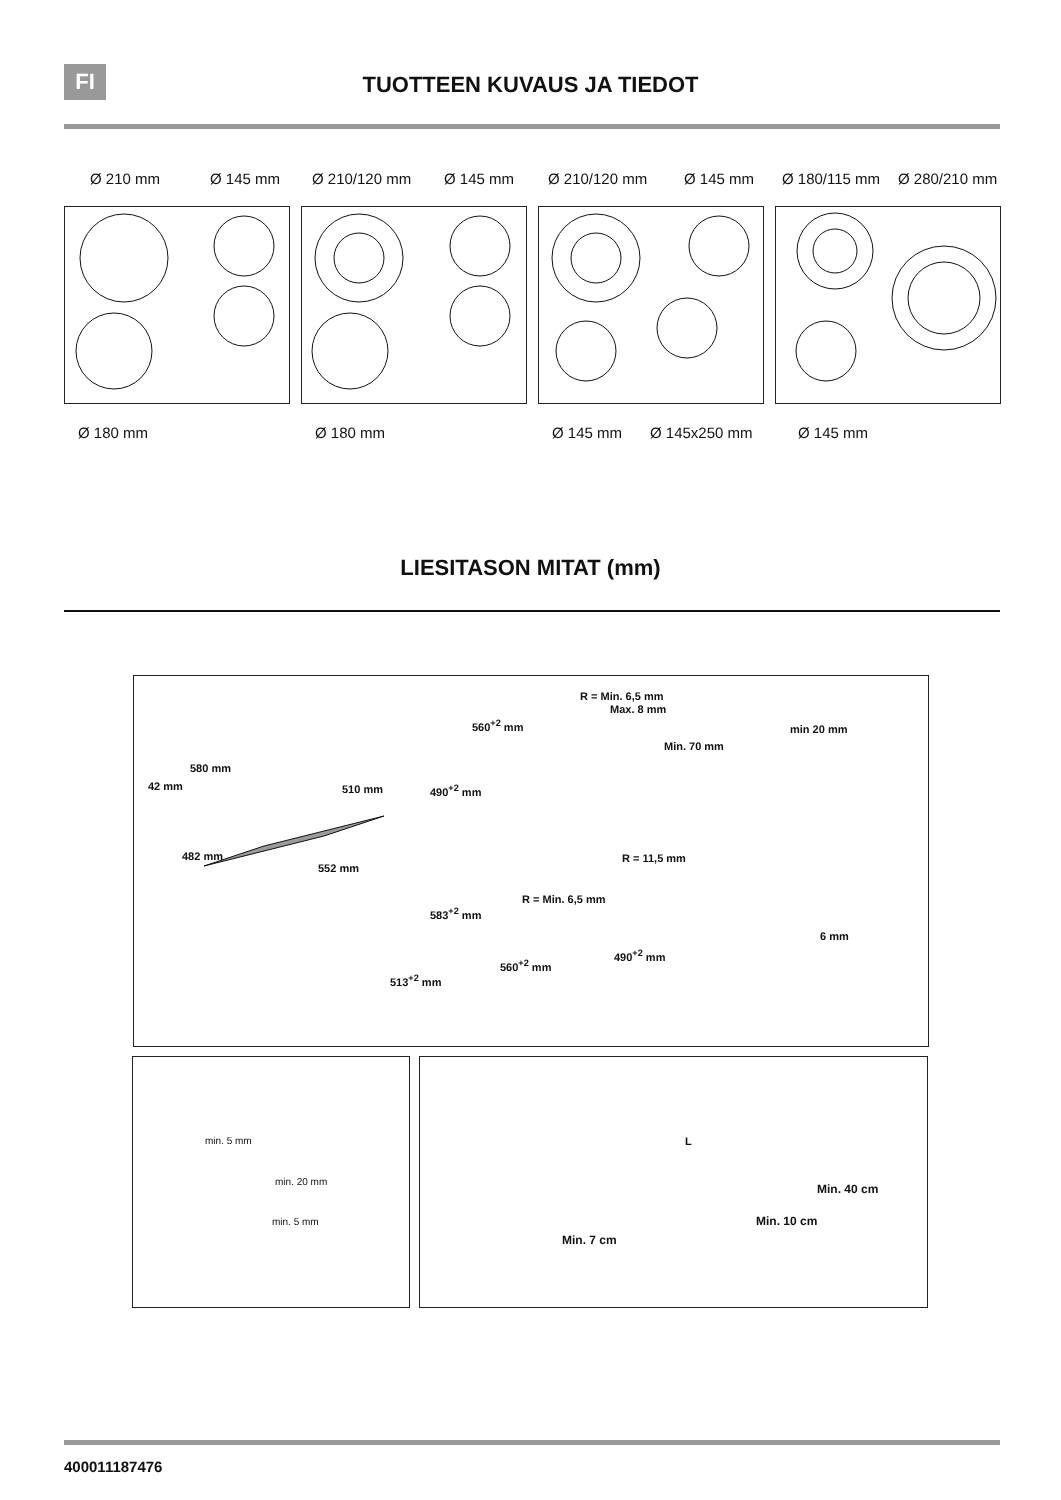FI
TUOTTEEN KUVAUS JA TIEDOT
Ø 210 mm Ø 145 mm Ø 210/120 mm Ø 145 mm Ø 210/120 mm Ø 145 mm Ø 180/115 mm Ø 280/210 mm
Ø 180 mm Ø 180 mm Ø 145 mm Ø 145x250 mm Ø 145 mm
LIESITASON MITAT (mm)
580 mm
510 mm
42 mm
482 mm
552 mm
R = Min. 6,5 mm
Max. 8 mm
560<sup>+2</sup> mm
Min. 70 mm
490<sup>+2</sup> mm
min 20 mm
R = 11,5 mm
R = Min. 6,5 mm
583<sup>+2</sup> mm
490<sup>+2</sup> mm
560<sup>+2</sup> mm
513<sup>+2</sup> mm
6 mm
min. 5 mm
min. 20 mm
min. 5 mm
L
Min. 40 cm
Min. 10 cm
Min. 7 cm
400011187476